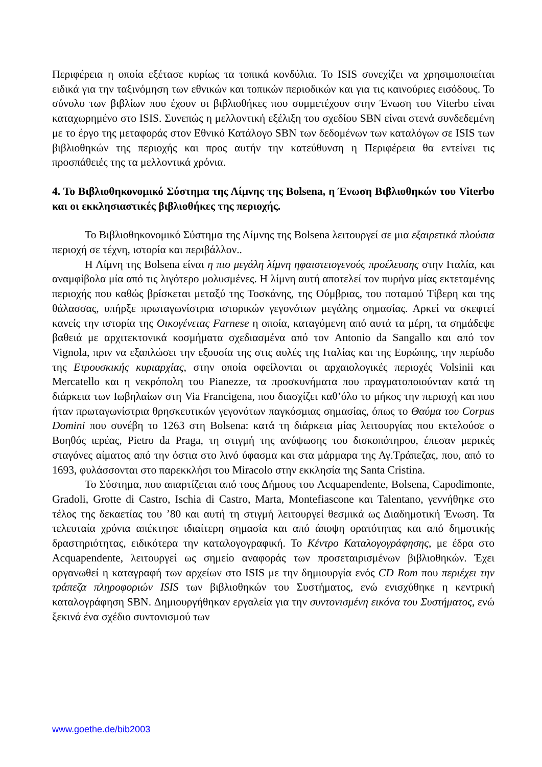Περιφέρεια η οποία εξέτασε κυρίως τα τοπικά κονδύλια. Το ISIS συνεχίζει να χρησιμοποιείται ειδικά για την ταξινόμηση των εθνικών και τοπικών περιοδικών και για τις καινούριες εισόδους. Το σύνολο των βιβλίων που έχουν οι βιβλιοθήκες που συμμετέχουν στην Ένωση του Viterbo είναι καταχωρημένο στο ISIS. Συνεπώς η μελλοντική εξέλιξη του σχεδίου SBN είναι στενά συνδεδεμένη με το έργο της μεταφοράς στον Εθνικό Κατάλογο SBN των δεδομένων των καταλόγων σε ISIS των βιβλιοθηκών της περιοχής και προς αυτήν την κατεύθυνση η Περιφέρεια θα εντείνει τις προσπάθειές της τα μελλοντικά χρόνια.
4. Το Βιβλιοθηκονομικό Σύστημα της Λίμνης της Bolsena, η Ένωση Βιβλιοθηκών του Viterbo και οι εκκλησιαστικές βιβλιοθήκες της περιοχής.
Το Βιβλιοθηκονομικό Σύστημα της Λίμνης της Bolsena λειτουργεί σε μια εξαιρετικά πλούσια περιοχή σε τέχνη, ιστορία και περιβάλλον..
Η Λίμνη της Bolsena είναι η πιο μεγάλη λίμνη ηφαιστειογενούς προέλευσης στην Ιταλία, και αναμφίβολα μία από τις λιγότερο μολυσμένες. Η λίμνη αυτή αποτελεί τον πυρήνα μίας εκτεταμένης περιοχής που καθώς βρίσκεται μεταξύ της Τοσκάνης, της Ούμβριας, του ποταμού Τίβερη και της θάλασσας, υπήρξε πρωταγωνίστρια ιστορικών γεγονότων μεγάλης σημασίας. Αρκεί να σκεφτεί κανείς την ιστορία της Οικογένειας Farnese η οποία, καταγόμενη από αυτά τα μέρη, τα σημάδεψε βαθειά με αρχιτεκτονικά κοσμήματα σχεδιασμένα από τον Antonio da Sangallo και από τον Vignola, πριν να εξαπλώσει την εξουσία της στις αυλές της Ιταλίας και της Ευρώπης, την περίοδο της Ετρουσκικής κυριαρχίας, στην οποία οφείλονται οι αρχαιολογικές περιοχές Volsinii και Mercatello και η νεκρόπολη του Pianezze, τα προσκυνήματα που πραγματοποιούνταν κατά τη διάρκεια των Ιωβηλαίων στη Via Francigena, που διασχίζει καθ’όλο το μήκος την περιοχή και που ήταν πρωταγωνίστρια θρησκευτικών γεγονότων παγκόσμιας σημασίας, όπως το Θαύμα του Corpus Domini που συνέβη το 1263 στη Bolsena: κατά τη διάρκεια μίας λειτουργίας που εκτελούσε ο Βοηθός ιερέας, Pietro da Praga, τη στιγμή της ανύψωσης του δισκοπότηρου, έπεσαν μερικές σταγόνες αίματος από την όστια στο λινό ύφασμα και στα μάρμαρα της Αγ.Τράπεζας, που, από το 1693, φυλάσσονται στο παρεκκλήσι του Miracolo στην εκκλησία της Santa Cristina.
Το Σύστημα, που απαρτίζεται από τους Δήμους του Acquapendente, Bolsena, Capodimonte, Gradoli, Grotte di Castro, Ischia di Castro, Marta, Montefiascone και Talentano, γεννήθηκε στο τέλος της δεκαετίας του ’80 και αυτή τη στιγμή λειτουργεί θεσμικά ως Διαδημοτική Ένωση. Τα τελευταία χρόνια απέκτησε ιδιαίτερη σημασία και από άποψη ορατότητας και από δημοτικής δραστηριότητας, ειδικότερα την καταλογογραφική. Το Κέντρο Καταλογογράφησης, με έδρα στο Acquapendente, λειτουργεί ως σημείο αναφοράς των προσεταιρισμένων βιβλιοθηκών. Έχει οργανωθεί η καταγραφή των αρχείων στο ISIS με την δημιουργία ενός CD Rom που περιέχει την τράπεζα πληροφοριών ISIS των βιβλιοθηκών του Συστήματος, ενώ ενισχύθηκε η κεντρική καταλογράφηση SBN. Δημιουργήθηκαν εργαλεία για την συντονισμένη εικόνα του Συστήματος, ενώ ξεκινά ένα σχέδιο συντονισμού των
www.goethe.de/bib2003